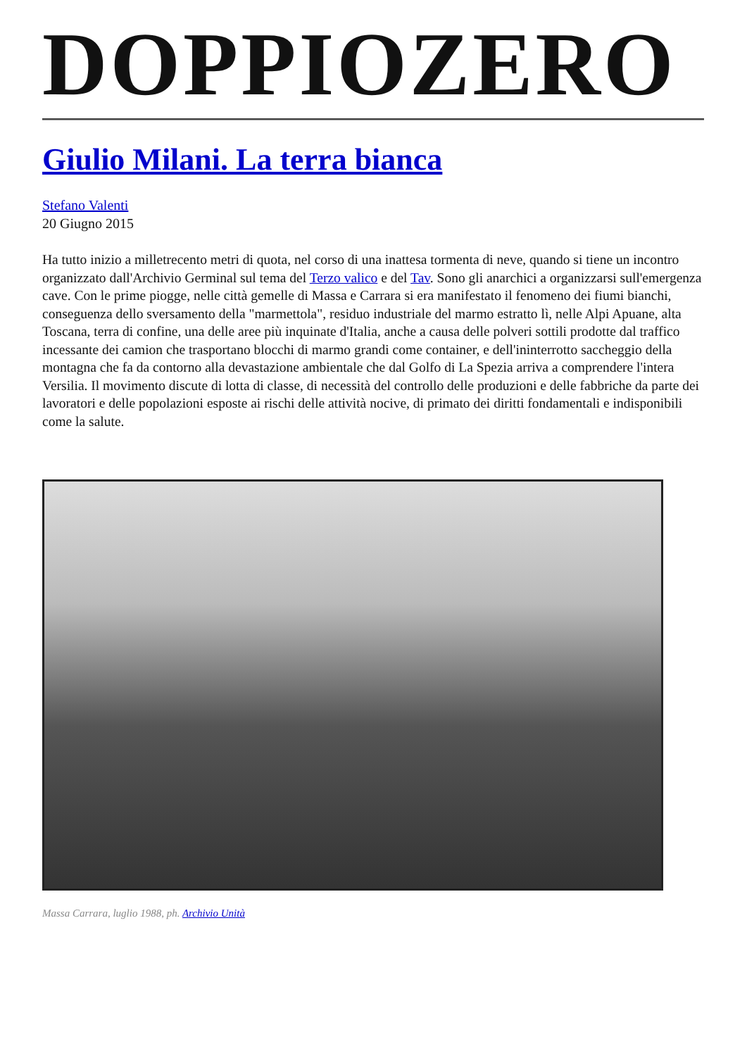DOPPIOZERO
Giulio Milani. La terra bianca
Stefano Valenti
20 Giugno 2015
Ha tutto inizio a milletrecento metri di quota, nel corso di una inattesa tormenta di neve, quando si tiene un incontro organizzato dall'Archivio Germinal sul tema del Terzo valico e del Tav. Sono gli anarchici a organizzarsi sull'emergenza cave. Con le prime piogge, nelle città gemelle di Massa e Carrara si era manifestato il fenomeno dei fiumi bianchi, conseguenza dello sversamento della "marmettola", residuo industriale del marmo estratto lì, nelle Alpi Apuane, alta Toscana, terra di confine, una delle aree più inquinate d'Italia, anche a causa delle polveri sottili prodotte dal traffico incessante dei camion che trasportano blocchi di marmo grandi come container, e dell'ininterrotto saccheggio della montagna che fa da contorno alla devastazione ambientale che dal Golfo di La Spezia arriva a comprendere l'intera Versilia. Il movimento discute di lotta di classe, di necessità del controllo delle produzioni e delle fabbriche da parte dei lavoratori e delle popolazioni esposte ai rischi delle attività nocive, di primato dei diritti fondamentali e indisponibili come la salute.
Massa Carrara, luglio 1988, ph. Archivio Unità